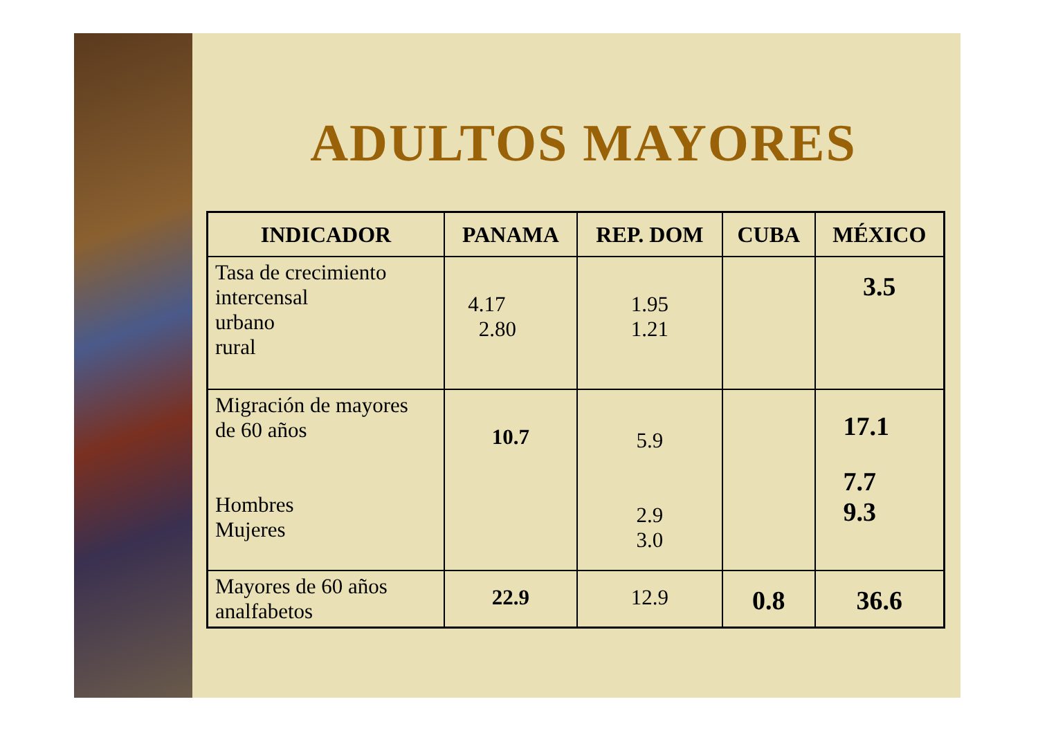ADULTOS MAYORES
| INDICADOR | PANAMA | REP. DOM | CUBA | MÉXICO |
| --- | --- | --- | --- | --- |
| Tasa de crecimiento intercensal urbano rural | 4.17 2.80 | 1.95 1.21 | | 3.5 |
| Migración de mayores de 60 años Hombres Mujeres | 10.7 | 5.9 2.9 3.0 | | 17.1 7.7 9.3 |
| Mayores de 60 años analfabetos | 22.9 | 12.9 | 0.8 | 36.6 |